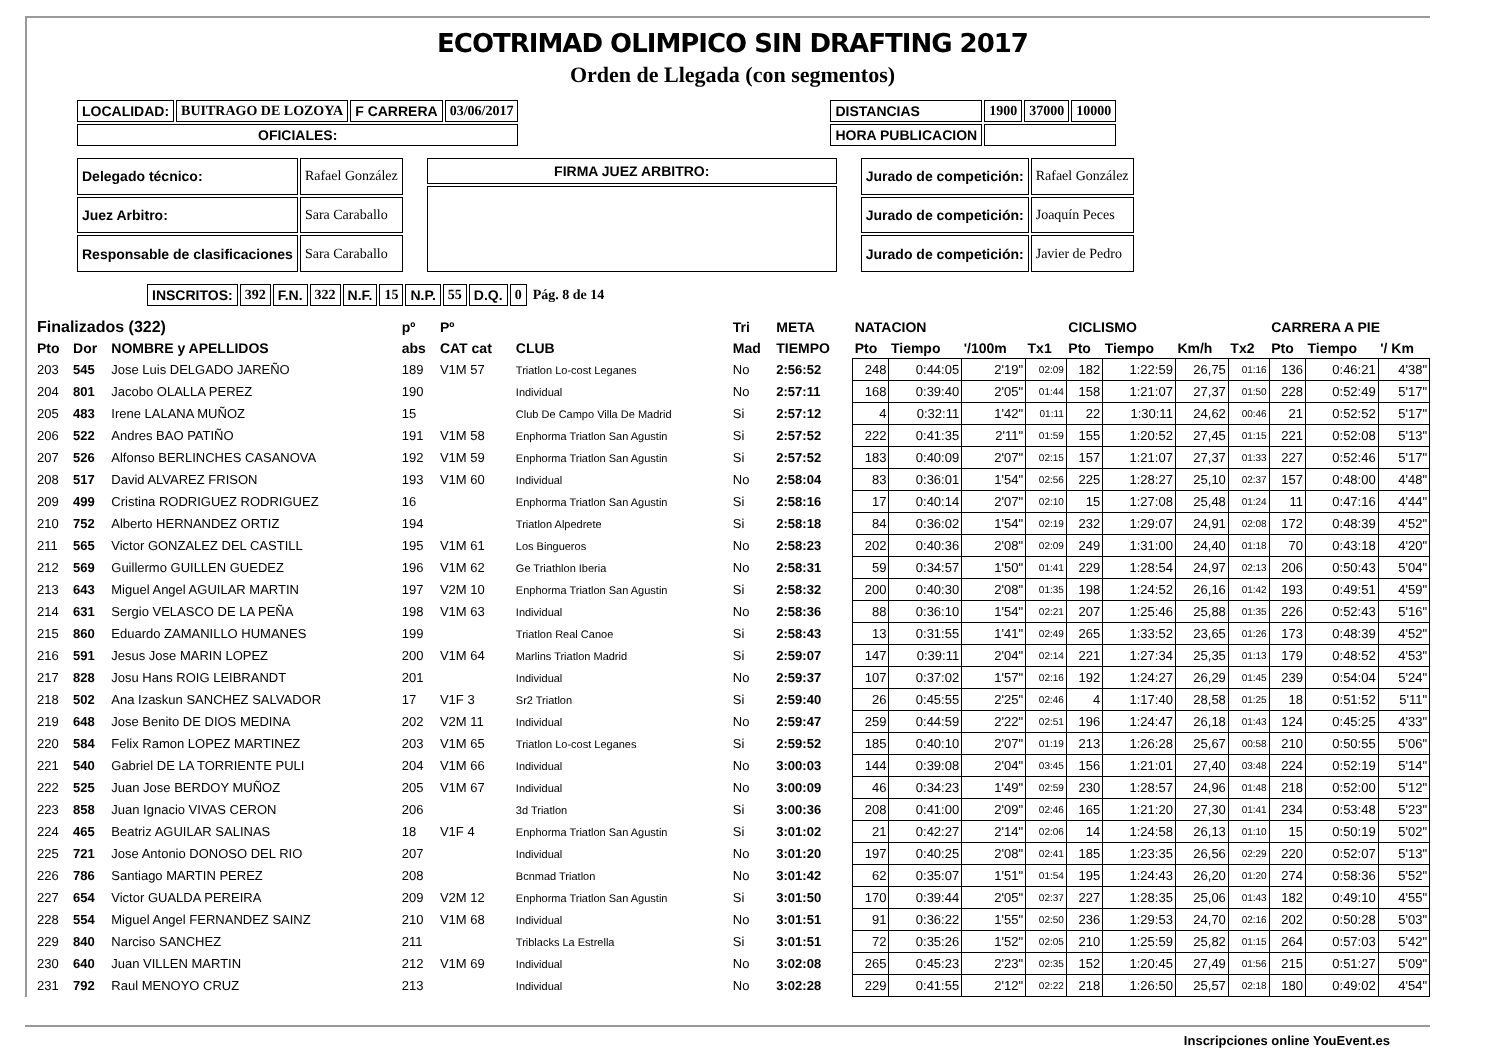ECOTRIMAD OLIMPICO SIN DRAFTING 2017
Orden de Llegada (con segmentos)
| LOCALIDAD: | BUITRAGO DE LOZOYA | F CARRERA | 03/06/2017 | | DISTANCIAS | 1900 | 37000 | 10000 |
| OFICIALES: | | | | | HORA PUBLICACION | | | |
| Delegado técnico: | Rafael González |
| Juez Arbitro: | Sara Caraballo |
| Responsable de clasificaciones | Sara Caraballo |
| FIRMA JUEZ ARBITRO: |
| Jurado de competición: | Rafael González |
| Jurado de competición: | Joaquín Peces |
| Jurado de competición: | Javier de Pedro |
| INSCRITOS: | 392 | F.N. | 322 | N.F. | 15 | N.P. | 55 | D.Q. | 0 | Pág. 8 de 14 |
| Finalizados (322) | | | pº | Pº | | Tri | META | NATACION | | | | CICLISMO | | | | CARRERA A PIE | | |
| --- | --- | --- | --- | --- | --- | --- | --- | --- | --- | --- | --- | --- | --- | --- | --- | --- | --- | --- |
| Pto | Dor | NOMBRE y APELLIDOS | abs | CAT cat | CLUB | Mad | TIEMPO | Pto | Tiempo | '/100m | Tx1 | Pto | Tiempo | Km/h | Tx2 | Pto | Tiempo | '/ Km |
| 203 | 545 | Jose Luis DELGADO JAREÑO | 189 | V1M 57 | Triatlon Lo-cost Leganes | No | 2:56:52 | 248 | 0:44:05 | 2'19" | 02:09 | 182 | 1:22:59 | 26,75 | 01:16 | 136 | 0:46:21 | 4'38" |
| 204 | 801 | Jacobo OLALLA PEREZ | 190 | | Individual | No | 2:57:11 | 168 | 0:39:40 | 2'05" | 01:44 | 158 | 1:21:07 | 27,37 | 01:50 | 228 | 0:52:49 | 5'17" |
| 205 | 483 | Irene LALANA MUÑOZ | 15 | | Club De Campo Villa De Madrid | Si | 2:57:12 | 4 | 0:32:11 | 1'42" | 01:11 | 22 | 1:30:11 | 24,62 | 00:46 | 21 | 0:52:52 | 5'17" |
| 206 | 522 | Andres BAO PATIÑO | 191 | V1M 58 | Enphorma Triatlon San Agustin | Si | 2:57:52 | 222 | 0:41:35 | 2'11" | 01:59 | 155 | 1:20:52 | 27,45 | 01:15 | 221 | 0:52:08 | 5'13" |
| 207 | 526 | Alfonso BERLINCHES CASANOVA | 192 | V1M 59 | Enphorma Triatlon San Agustin | Si | 2:57:52 | 183 | 0:40:09 | 2'07" | 02:15 | 157 | 1:21:07 | 27,37 | 01:33 | 227 | 0:52:46 | 5'17" |
| 208 | 517 | David ALVAREZ FRISON | 193 | V1M 60 | Individual | No | 2:58:04 | 83 | 0:36:01 | 1'54" | 02:56 | 225 | 1:28:27 | 25,10 | 02:37 | 157 | 0:48:00 | 4'48" |
| 209 | 499 | Cristina RODRIGUEZ RODRIGUEZ | 16 | | Enphorma Triatlon San Agustin | Si | 2:58:16 | 17 | 0:40:14 | 2'07" | 02:10 | 15 | 1:27:08 | 25,48 | 01:24 | 11 | 0:47:16 | 4'44" |
| 210 | 752 | Alberto HERNANDEZ ORTIZ | 194 | | Triatlon Alpedrete | Si | 2:58:18 | 84 | 0:36:02 | 1'54" | 02:19 | 232 | 1:29:07 | 24,91 | 02:08 | 172 | 0:48:39 | 4'52" |
| 211 | 565 | Victor GONZALEZ DEL CASTILL | 195 | V1M 61 | Los Bingueros | No | 2:58:23 | 202 | 0:40:36 | 2'08" | 02:09 | 249 | 1:31:00 | 24,40 | 01:18 | 70 | 0:43:18 | 4'20" |
| 212 | 569 | Guillermo GUILLEN GUEDEZ | 196 | V1M 62 | Ge Triathlon Iberia | No | 2:58:31 | 59 | 0:34:57 | 1'50" | 01:41 | 229 | 1:28:54 | 24,97 | 02:13 | 206 | 0:50:43 | 5'04" |
| 213 | 643 | Miguel Angel AGUILAR MARTIN | 197 | V2M 10 | Enphorma Triatlon San Agustin | Si | 2:58:32 | 200 | 0:40:30 | 2'08" | 01:35 | 198 | 1:24:52 | 26,16 | 01:42 | 193 | 0:49:51 | 4'59" |
| 214 | 631 | Sergio VELASCO DE LA PEÑA | 198 | V1M 63 | Individual | No | 2:58:36 | 88 | 0:36:10 | 1'54" | 02:21 | 207 | 1:25:46 | 25,88 | 01:35 | 226 | 0:52:43 | 5'16" |
| 215 | 860 | Eduardo ZAMANILLO HUMANES | 199 | | Triatlon Real Canoe | Si | 2:58:43 | 13 | 0:31:55 | 1'41" | 02:49 | 265 | 1:33:52 | 23,65 | 01:26 | 173 | 0:48:39 | 4'52" |
| 216 | 591 | Jesus Jose MARIN LOPEZ | 200 | V1M 64 | Marlins Triatlon Madrid | Si | 2:59:07 | 147 | 0:39:11 | 2'04" | 02:14 | 221 | 1:27:34 | 25,35 | 01:13 | 179 | 0:48:52 | 4'53" |
| 217 | 828 | Josu Hans ROIG LEIBRANDT | 201 | | Individual | No | 2:59:37 | 107 | 0:37:02 | 1'57" | 02:16 | 192 | 1:24:27 | 26,29 | 01:45 | 239 | 0:54:04 | 5'24" |
| 218 | 502 | Ana Izaskun SANCHEZ SALVADOR | 17 | V1F 3 | Sr2 Triatlon | Si | 2:59:40 | 26 | 0:45:55 | 2'25" | 02:46 | 4 | 1:17:40 | 28,58 | 01:25 | 18 | 0:51:52 | 5'11" |
| 219 | 648 | Jose Benito DE DIOS MEDINA | 202 | V2M 11 | Individual | No | 2:59:47 | 259 | 0:44:59 | 2'22" | 02:51 | 196 | 1:24:47 | 26,18 | 01:43 | 124 | 0:45:25 | 4'33" |
| 220 | 584 | Felix Ramon LOPEZ MARTINEZ | 203 | V1M 65 | Triatlon Lo-cost Leganes | Si | 2:59:52 | 185 | 0:40:10 | 2'07" | 01:19 | 213 | 1:26:28 | 25,67 | 00:58 | 210 | 0:50:55 | 5'06" |
| 221 | 540 | Gabriel DE LA TORRIENTE PULI | 204 | V1M 66 | Individual | No | 3:00:03 | 144 | 0:39:08 | 2'04" | 03:45 | 156 | 1:21:01 | 27,40 | 03:48 | 224 | 0:52:19 | 5'14" |
| 222 | 525 | Juan Jose BERDOY MUÑOZ | 205 | V1M 67 | Individual | No | 3:00:09 | 46 | 0:34:23 | 1'49" | 02:59 | 230 | 1:28:57 | 24,96 | 01:48 | 218 | 0:52:00 | 5'12" |
| 223 | 858 | Juan Ignacio VIVAS CERON | 206 | | 3d Triatlon | Si | 3:00:36 | 208 | 0:41:00 | 2'09" | 02:46 | 165 | 1:21:20 | 27,30 | 01:41 | 234 | 0:53:48 | 5'23" |
| 224 | 465 | Beatriz AGUILAR SALINAS | 18 | V1F 4 | Enphorma Triatlon San Agustin | Si | 3:01:02 | 21 | 0:42:27 | 2'14" | 02:06 | 14 | 1:24:58 | 26,13 | 01:10 | 15 | 0:50:19 | 5'02" |
| 225 | 721 | Jose Antonio DONOSO DEL RIO | 207 | | Individual | No | 3:01:20 | 197 | 0:40:25 | 2'08" | 02:41 | 185 | 1:23:35 | 26,56 | 02:29 | 220 | 0:52:07 | 5'13" |
| 226 | 786 | Santiago MARTIN PEREZ | 208 | | Bcnmad Triatlon | No | 3:01:42 | 62 | 0:35:07 | 1'51" | 01:54 | 195 | 1:24:43 | 26,20 | 01:20 | 274 | 0:58:36 | 5'52" |
| 227 | 654 | Victor GUALDA PEREIRA | 209 | V2M 12 | Enphorma Triatlon San Agustin | Si | 3:01:50 | 170 | 0:39:44 | 2'05" | 02:37 | 227 | 1:28:35 | 25,06 | 01:43 | 182 | 0:49:10 | 4'55" |
| 228 | 554 | Miguel Angel FERNANDEZ SAINZ | 210 | V1M 68 | Individual | No | 3:01:51 | 91 | 0:36:22 | 1'55" | 02:50 | 236 | 1:29:53 | 24,70 | 02:16 | 202 | 0:50:28 | 5'03" |
| 229 | 840 | Narciso SANCHEZ | 211 | | Triblacks La Estrella | Si | 3:01:51 | 72 | 0:35:26 | 1'52" | 02:05 | 210 | 1:25:59 | 25,82 | 01:15 | 264 | 0:57:03 | 5'42" |
| 230 | 640 | Juan VILLEN MARTIN | 212 | V1M 69 | Individual | No | 3:02:08 | 265 | 0:45:23 | 2'23" | 02:35 | 152 | 1:20:45 | 27,49 | 01:56 | 215 | 0:51:27 | 5'09" |
| 231 | 792 | Raul MENOYO CRUZ | 213 | | Individual | No | 3:02:28 | 229 | 0:41:55 | 2'12" | 02:22 | 218 | 1:26:50 | 25,57 | 02:18 | 180 | 0:49:02 | 4'54" |
Inscripciones online YouEvent.es